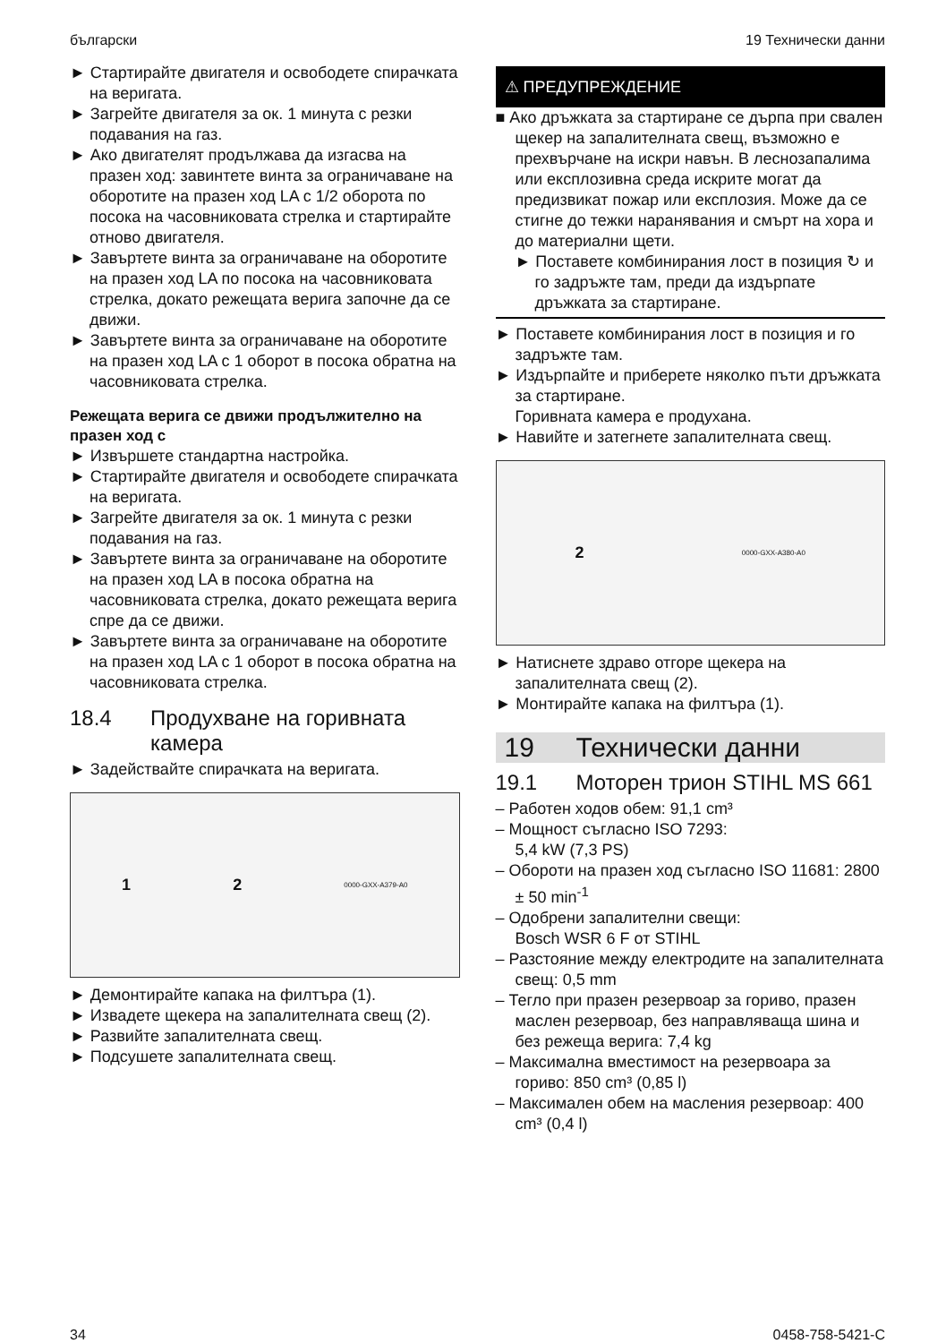български 19 Технически данни
► Стартирайте двигателя и освободете спирачката на веригата.
► Загрейте двигателя за ок. 1 минута с резки подавания на газ.
► Ако двигателят продължава да изгасва на празен ход: завинтете винта за ограничаване на оборотите на празен ход LA с 1/2 оборота по посока на часовниковата стрелка и стартирайте отново двигателя.
► Завъртете винта за ограничаване на оборотите на празен ход LA по посока на часовниковата стрелка, докато режещата верига започне да се движи.
► Завъртете винта за ограничаване на оборотите на празен ход LA с 1 оборот в посока обратна на часовниковата стрелка.
Режещата верига се движи продължително на празен ход с
► Извършете стандартна настройка.
► Стартирайте двигателя и освободете спирачката на веригата.
► Загрейте двигателя за ок. 1 минута с резки подавания на газ.
► Завъртете винта за ограничаване на оборотите на празен ход LA в посока обратна на часовниковата стрелка, докато режещата верига спре да се движи.
► Завъртете винта за ограничаване на оборотите на празен ход LA с 1 оборот в посока обратна на часовниковата стрелка.
18.4 Продухване на горивната камера
► Задействайте спирачката на веригата.
1 2 0000-GXX-A379-A0
► Демонтирайте капака на филтъра (1).
► Извадете щекера на запалителната свещ (2).
► Развийте запалителната свещ.
► Подсушете запалителната свещ.
⚠ ПРЕДУПРЕЖДЕНИЕ
■ Ако дръжката за стартиране се дърпа при свален щекер на запалителната свещ, възможно е прехвърчане на искри навън. В леснозапалима или експлозивна среда искрите могат да предизвикат пожар или експлозия. Може да се стигне до тежки наранявания и смърт на хора и до материални щети.
► Поставете комбинирания лост в позиция ↻ и го задръжте там, преди да издърпате дръжката за стартиране.
► Поставете комбинирания лост в позиция и го задръжте там.
► Издърпайте и приберете няколко пъти дръжката за стартиране.
Горивната камера е продухана.
► Навийте и затегнете запалителната свещ.
2 0000-GXX-A380-A0
► Натиснете здраво отгоре щекера на запалителната свещ (2).
► Монтирайте капака на филтъра (1).
19 Технически данни
19.1 Моторен трион STIHL MS 661
– Работен ходов обем: 91,1 cm³
– Мощност съгласно ISO 7293:
5,4 kW (7,3 PS)
– Обороти на празен ход съгласно ISO 11681: 2800 ± 50 min<sup>-1</sup>
– Одобрени запалителни свещи:
Bosch WSR 6 F от STIHL
– Разстояние между електродите на запалителната свещ: 0,5 mm
– Тегло при празен резервоар за гориво, празен маслен резервоар, без направляваща шина и без режеща верига: 7,4 kg
– Максимална вместимост на резервоара за гориво: 850 cm³ (0,85 l)
– Максимален обем на масления резервоар: 400 cm³ (0,4 l)
34 0458-758-5421-C